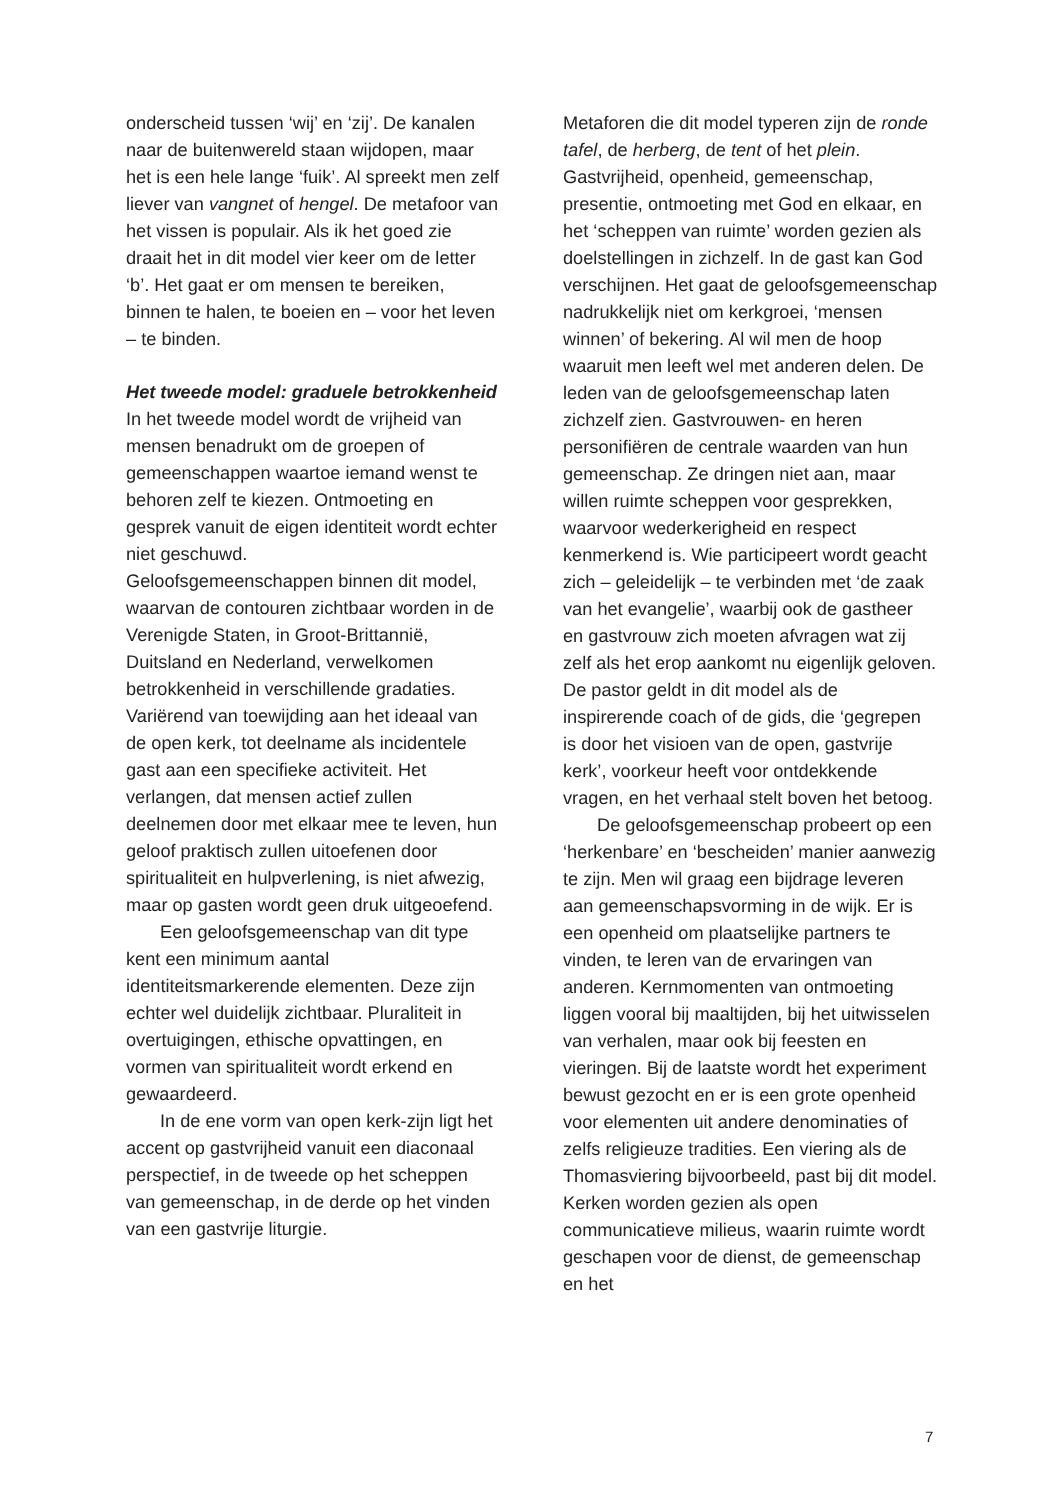onderscheid tussen ‘wij’ en ‘zij’. De kanalen naar de buitenwereld staan wijdopen, maar het is een hele lange ‘fuik’. Al spreekt men zelf liever van vangnet of hengel. De metafoor van het vissen is populair. Als ik het goed zie draait het in dit model vier keer om de letter ‘b’. Het gaat er om mensen te bereiken, binnen te halen, te boeien en – voor het leven – te binden.
Het tweede model: graduele betrokkenheid
In het tweede model wordt de vrijheid van mensen benadrukt om de groepen of gemeenschappen waartoe iemand wenst te behoren zelf te kiezen. Ontmoeting en gesprek vanuit de eigen identiteit wordt echter niet geschuwd.
Geloofsgemeenschappen binnen dit model, waarvan de contouren zichtbaar worden in de Verenigde Staten, in Groot-Brittannië, Duitsland en Nederland, verwelkomen betrokkenheid in verschillende gradaties. Variërend van toewijding aan het ideaal van de open kerk, tot deelname als incidentele gast aan een specifieke activiteit. Het verlangen, dat mensen actief zullen deelnemen door met elkaar mee te leven, hun geloof praktisch zullen uitoefenen door spiritualiteit en hulpverlening, is niet afwezig, maar op gasten wordt geen druk uitgeoefend.
Een geloofsgemeenschap van dit type kent een minimum aantal identiteitsmarkerende elementen. Deze zijn echter wel duidelijk zichtbaar. Pluraliteit in overtuigingen, ethische opvattingen, en vormen van spiritualiteit wordt erkend en gewaardeerd.
In de ene vorm van open kerk-zijn ligt het accent op gastvrijheid vanuit een diaconaal perspectief, in de tweede op het scheppen van gemeenschap, in de derde op het vinden van een gastvrije liturgie.
Metaforen die dit model typeren zijn de ronde tafel, de herberg, de tent of het plein. Gastvrijheid, openheid, gemeenschap, presentie, ontmoeting met God en elkaar, en het ‘scheppen van ruimte’ worden gezien als doelstellingen in zichzelf. In de gast kan God verschijnen. Het gaat de geloofsgemeenschap nadrukkelijk niet om kerkgroei, ‘mensen winnen’ of bekering. Al wil men de hoop waaruit men leeft wel met anderen delen. De leden van de geloofsgemeenschap laten zichzelf zien. Gastvrouwen- en heren personifiëren de centrale waarden van hun gemeenschap. Ze dringen niet aan, maar willen ruimte scheppen voor gesprekken, waarvoor wederkerigheid en respect kenmerkend is. Wie participeert wordt geacht zich – geleidelijk – te verbinden met ‘de zaak van het evangelie’, waarbij ook de gastheer en gastvrouw zich moeten afvragen wat zij zelf als het erop aankomt nu eigenlijk geloven. De pastor geldt in dit model als de inspirerende coach of de gids, die ‘gegrepen is door het visioen van de open, gastvrije kerk’, voorkeur heeft voor ontdekkende vragen, en het verhaal stelt boven het betoog.
De geloofsgemeenschap probeert op een ‘herkenbare’ en ‘bescheiden’ manier aanwezig te zijn. Men wil graag een bijdrage leveren aan gemeenschapsvorming in de wijk. Er is een openheid om plaatselijke partners te vinden, te leren van de ervaringen van anderen. Kernmomenten van ontmoeting liggen vooral bij maaltijden, bij het uitwisselen van verhalen, maar ook bij feesten en vieringen. Bij de laatste wordt het experiment bewust gezocht en er is een grote openheid voor elementen uit andere denominaties of zelfs religieuze tradities. Een viering als de Thomasviering bijvoorbeeld, past bij dit model. Kerken worden gezien als open communicatieve milieus, waarin ruimte wordt geschapen voor de dienst, de gemeenschap en het
7